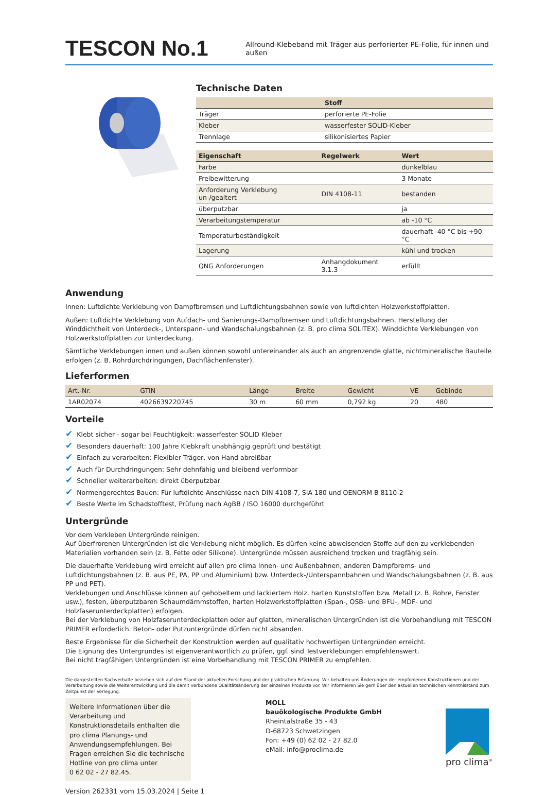TESCON No.1
Allround-Klebeband mit Träger aus perforierter PE-Folie, für innen und außen
Technische Daten
| | Stoff |
| --- | --- |
| Träger | perforierte PE-Folie |
| Kleber | wasserfester SOLID-Kleber |
| Trennlage | silikonisiertes Papier |
| Eigenschaft | Regelwerk | Wert |
| --- | --- | --- |
| Farbe | | dunkelblau |
| Freibewitterung | | 3 Monate |
| Anforderung Verklebung un-/gealtert | DIN 4108-11 | bestanden |
| überputzbar | | ja |
| Verarbeitungstemperatur | | ab -10 °C |
| Temperaturbeständigkeit | | dauerhaft -40 °C bis +90 °C |
| Lagerung | | kühl und trocken |
| QNG Anforderungen | Anhangdokument 3.1.3 | erfüllt |
Anwendung
Innen: Luftdichte Verklebung von Dampfbremsen und Luftdichtungsbahnen sowie von luftdichten Holzwerkstoffplatten.
Außen: Luftdichte Verklebung von Aufdach- und Sanierungs-Dampfbremsen und Luftdichtungsbahnen. Herstellung der Winddichtheit von Unterdeck-, Unterspann- und Wandschalungsbahnen (z. B. pro clima SOLITEX). Winddichte Verklebungen von Holzwerkstoffplatten zur Unterdeckung.
Sämtliche Verklebungen innen und außen können sowohl untereinander als auch an angrenzende glatte, nichtmineralische Bauteile erfolgen (z. B. Rohrdurchdringungen, Dachflächenfenster).
Lieferformen
| Art.-Nr. | GTIN | Länge | Breite | Gewicht | VE | Gebinde |
| --- | --- | --- | --- | --- | --- | --- |
| 1AR02074 | 4026639220745 | 30 m | 60 mm | 0,792 kg | 20 | 480 |
Vorteile
✔ Klebt sicher - sogar bei Feuchtigkeit: wasserfester SOLID Kleber
✔ Besonders dauerhaft: 100 Jahre Klebkraft unabhängig geprüft und bestätigt
✔ Einfach zu verarbeiten: Flexibler Träger, von Hand abreißbar
✔ Auch für Durchdringungen: Sehr dehnfähig und bleibend verformbar
✔ Schneller weiterarbeiten: direkt überputzbar
✔ Normengerechtes Bauen: Für luftdichte Anschlüsse nach DIN 4108-7, SIA 180 und OENORM B 8110-2
✔ Beste Werte im Schadstofftest, Prüfung nach AgBB / ISO 16000 durchgeführt
Untergründe
Vor dem Verkleben Untergründe reinigen.
Auf überfrorenen Untergründen ist die Verklebung nicht möglich. Es dürfen keine abweisenden Stoffe auf den zu verklebenden Materialien vorhanden sein (z. B. Fette oder Silikone). Untergründe müssen ausreichend trocken und tragfähig sein.
Die dauerhafte Verklebung wird erreicht auf allen pro clima Innen- und Außenbahnen, anderen Dampfbrems- und Luftdichtungsbahnen (z. B. aus PE, PA, PP und Aluminium) bzw. Unterdeck-/Unterspannbahnen und Wandschalungsbahnen (z. B. aus PP und PET).
Verklebungen und Anschlüsse können auf gehobeltem und lackiertem Holz, harten Kunststoffen bzw. Metall (z. B. Rohre, Fenster usw.), festen, überputzbaren Schaumdämmstoffen, harten Holzwerkstoffplatten (Span-, OSB- und BFU-, MDF- und Holzfaserunterdeckplatten) erfolgen.
Bei der Verklebung von Holzfaserunterdeckplatten oder auf glatten, mineralischen Untergründen ist die Vorbehandlung mit TESCON PRIMER erforderlich. Beton- oder Putzuntergründe dürfen nicht absanden.
Beste Ergebnisse für die Sicherheit der Konstruktion werden auf qualitativ hochwertigen Untergründen erreicht.
Die Eignung des Untergrundes ist eigenverantwortlich zu prüfen, ggf. sind Testverklebungen empfehlenswert.
Bei nicht tragfähigen Untergründen ist eine Vorbehandlung mit TESCON PRIMER zu empfehlen.
Die dargestellten Sachverhalte beziehen sich auf den Stand der aktuellen Forschung und der praktischen Erfahrung. Wir behalten uns Änderungen der empfohlenen Konstruktionen und der Verarbeitung sowie die Weiterentwicklung und die damit verbundene Qualitätsänderung der einzelnen Produkte vor. Wir informieren Sie gern über den aktuellen technischen Kenntnisstand zum Zeitpunkt der Verlegung.
Weitere Informationen über die Verarbeitung und Konstruktionsdetails enthalten die pro clima Planungs- und Anwendungsempfehlungen. Bei Fragen erreichen Sie die technische Hotline von pro clima unter
0 62 02 - 27 82.45.
MOLL
bauökologische Produkte GmbH
Rheintalstraße 35 - 43
D-68723 Schwetzingen
Fon: +49 (0) 62 02 - 27 82.0
eMail: info@proclima.de
pro clima<sup>®</sup>
Version 262331 vom 15.03.2024 | Seite 1